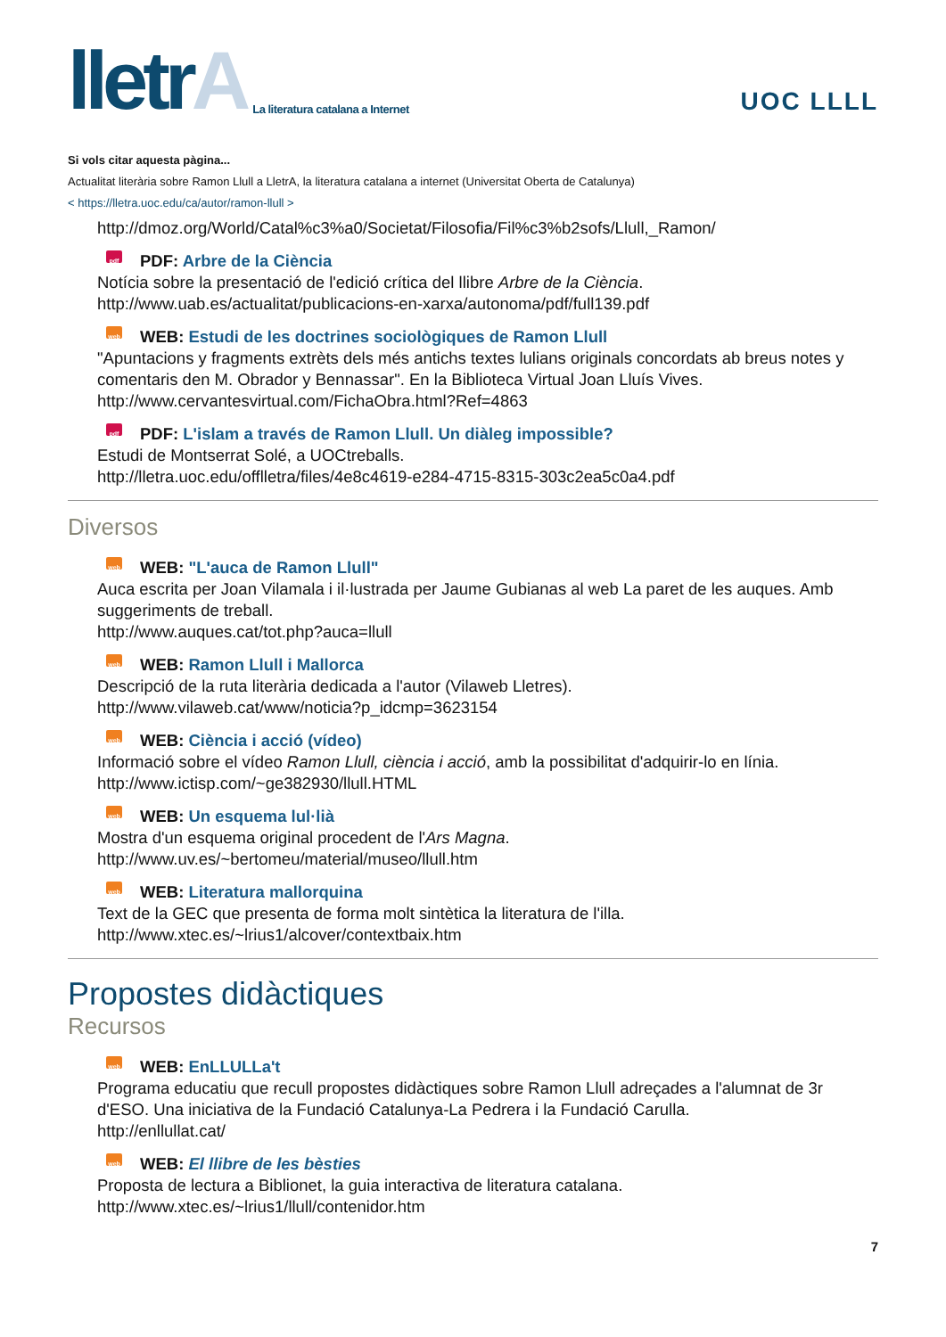lletrA
La literatura catalana a Internet
UOC LLLL
Si vols citar aquesta pàgina...
Actualitat literària sobre Ramon Llull a LletrA, la literatura catalana a internet (Universitat Oberta de Catalunya)
< https://lletra.uoc.edu/ca/autor/ramon-llull >
http://dmoz.org/World/Catal%c3%a0/Societat/Filosofia/Fil%c3%b2sofs/Llull,_Ramon/
pdf PDF: Arbre de la Ciència
Notícia sobre la presentació de l'edició crítica del llibre Arbre de la Ciència.
http://www.uab.es/actualitat/publicacions-en-xarxa/autonoma/pdf/full139.pdf
web WEB: Estudi de les doctrines sociològiques de Ramon Llull
"Apuntacions y fragments extrèts dels més antichs textes lulians originals concordats ab breus notes y comentaris den M. Obrador y Bennassar". En la Biblioteca Virtual Joan Lluís Vives.
http://www.cervantesvirtual.com/FichaObra.html?Ref=4863
pdf PDF: L'islam a través de Ramon Llull. Un diàleg impossible?
Estudi de Montserrat Solé, a UOCtreballs.
http://lletra.uoc.edu/offlletra/files/4e8c4619-e284-4715-8315-303c2ea5c0a4.pdf
Diversos
web WEB: "L'auca de Ramon Llull"
Auca escrita per Joan Vilamala i il·lustrada per Jaume Gubianas al web La paret de les auques. Amb suggeriments de treball.
http://www.auques.cat/tot.php?auca=llull
web WEB: Ramon Llull i Mallorca
Descripció de la ruta literària dedicada a l'autor (Vilaweb Lletres).
http://www.vilaweb.cat/www/noticia?p_idcmp=3623154
web WEB: Ciència i acció (vídeo)
Informació sobre el vídeo Ramon Llull, ciència i acció, amb la possibilitat d'adquirir-lo en línia.
http://www.ictisp.com/~ge382930/llull.HTML
web WEB: Un esquema lul·lià
Mostra d'un esquema original procedent de l'Ars Magna.
http://www.uv.es/~bertomeu/material/museo/llull.htm
web WEB: Literatura mallorquina
Text de la GEC que presenta de forma molt sintètica la literatura de l'illa.
http://www.xtec.es/~lrius1/alcover/contextbaix.htm
Propostes didàctiques
Recursos
web WEB: EnLLULLa't
Programa educatiu que recull propostes didàctiques sobre Ramon Llull adreçades a l'alumnat de 3r d'ESO. Una iniciativa de la Fundació Catalunya-La Pedrera i la Fundació Carulla.
http://enllullat.cat/
web WEB: El llibre de les bèsties
Proposta de lectura a Biblionet, la guia interactiva de literatura catalana.
http://www.xtec.es/~lrius1/llull/contenidor.htm
7